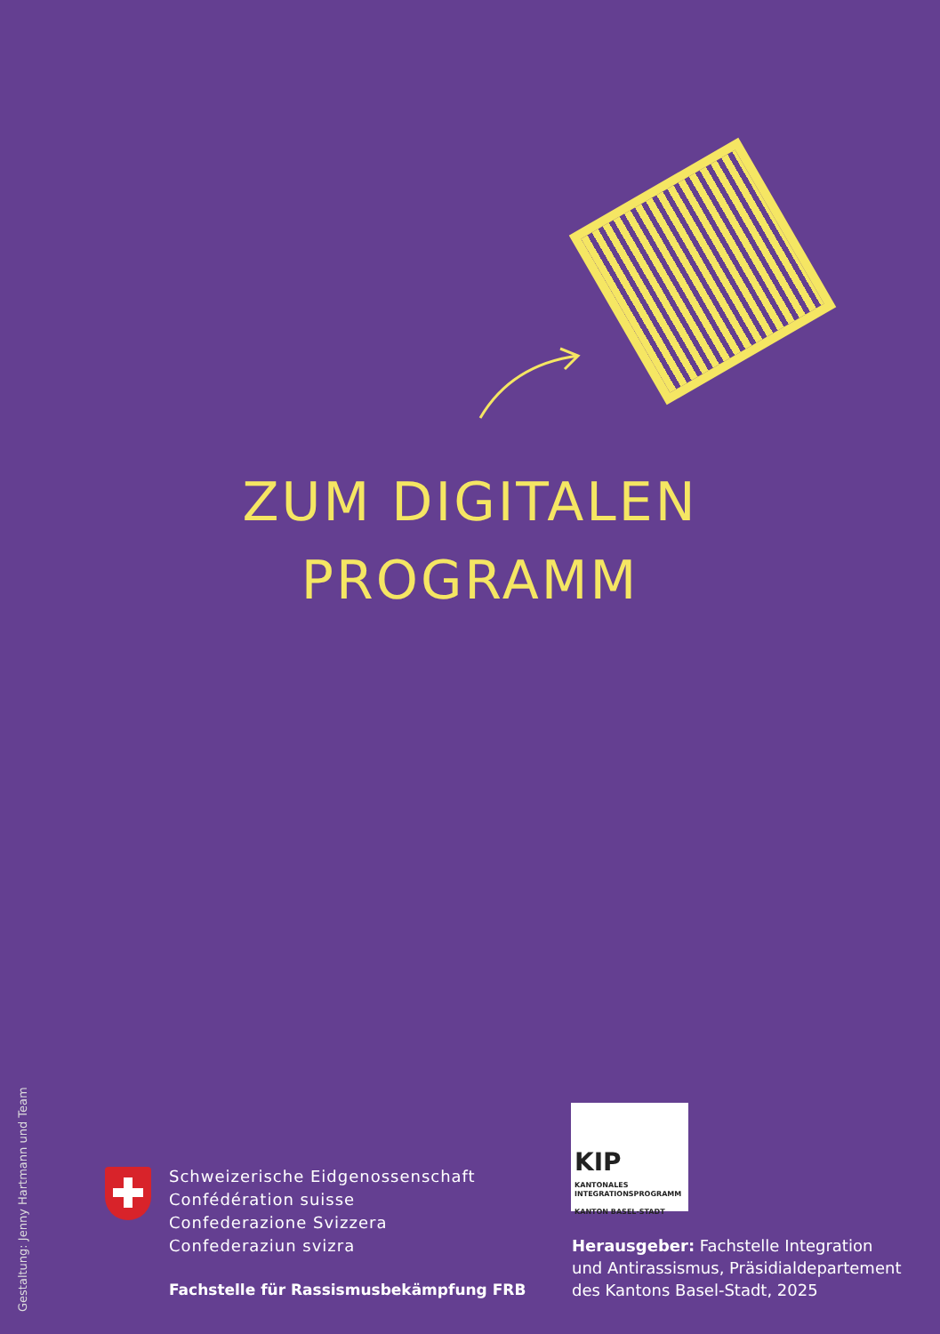ZUM DIGITALEN
PROGRAMM
Gestaltung: Jenny Hartmann und Team
Schweizerische Eidgenossenschaft
Confédération suisse
Confederazione Svizzera
Confederaziun svizra
Fachstelle für Rassismusbekämpfung FRB
KIP
KANTONALES
INTEGRATIONSPROGRAMM
KANTON BASEL-STADT
Herausgeber: Fachstelle Integration
und Antirassismus, Präsidialdepartement
des Kantons Basel-Stadt, 2025